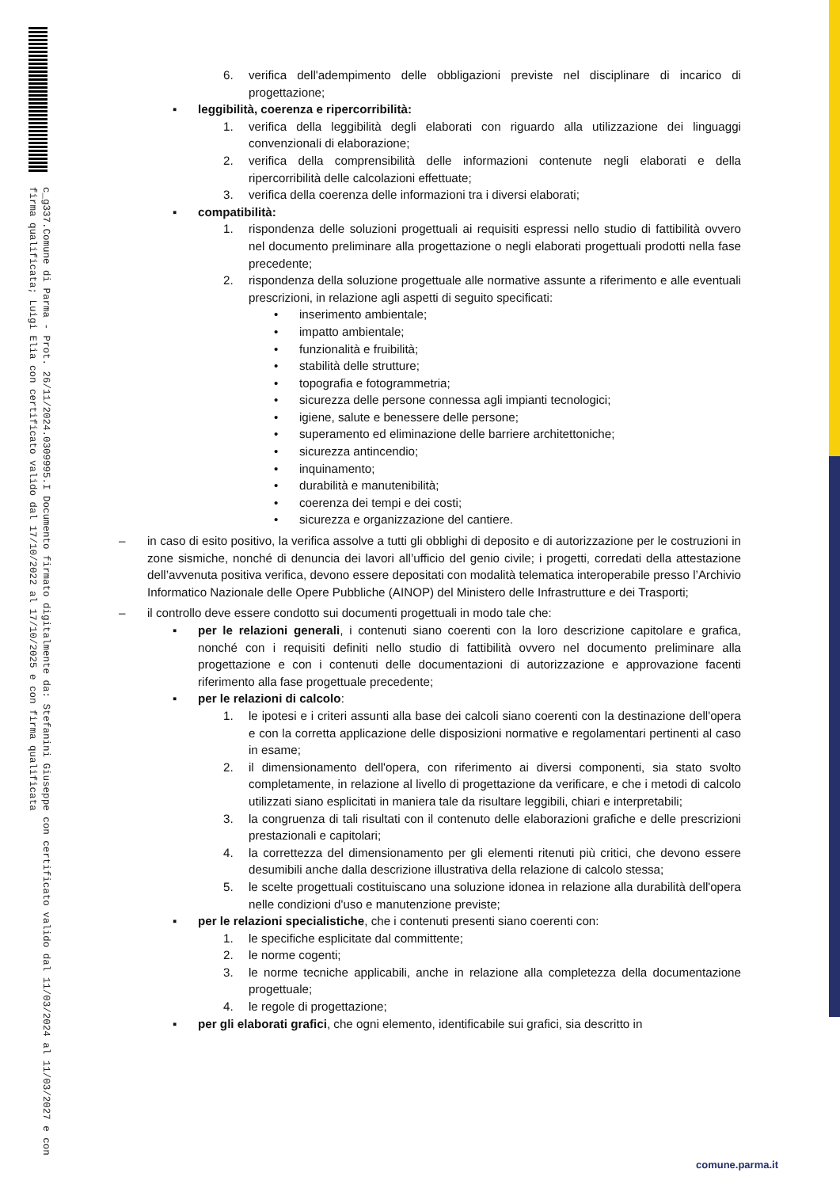c_g337.Comune di Parma - Prot. 26/11/2024.0309995.I Documento firmato digitalmente da: Stefanini Giuseppe con certificato valido dal 11/03/2024 al 11/03/2027 e con firma qualificata; Luigi Elia con certificato valido dal 17/10/2022 al 17/10/2025 e con firma qualificata
6. verifica dell'adempimento delle obbligazioni previste nel disciplinare di incarico di progettazione;
▪ leggibilità, coerenza e ripercorribilità:
1. verifica della leggibilità degli elaborati con riguardo alla utilizzazione dei linguaggi convenzionali di elaborazione;
2. verifica della comprensibilità delle informazioni contenute negli elaborati e della ripercorribilità delle calcolazioni effettuate;
3. verifica della coerenza delle informazioni tra i diversi elaborati;
▪ compatibilità:
1. rispondenza delle soluzioni progettuali ai requisiti espressi nello studio di fattibilità ovvero nel documento preliminare alla progettazione o negli elaborati progettuali prodotti nella fase precedente;
2. rispondenza della soluzione progettuale alle normative assunte a riferimento e alle eventuali prescrizioni, in relazione agli aspetti di seguito specificati:
• inserimento ambientale;
• impatto ambientale;
• funzionalità e fruibilità;
• stabilità delle strutture;
• topografia e fotogrammetria;
• sicurezza delle persone connessa agli impianti tecnologici;
• igiene, salute e benessere delle persone;
• superamento ed eliminazione delle barriere architettoniche;
• sicurezza antincendio;
• inquinamento;
• durabilità e manutenibilità;
• coerenza dei tempi e dei costi;
• sicurezza e organizzazione del cantiere.
– in caso di esito positivo, la verifica assolve a tutti gli obblighi di deposito e di autorizzazione per le costruzioni in zone sismiche, nonché di denuncia dei lavori all’ufficio del genio civile; i progetti, corredati della attestazione dell’avvenuta positiva verifica, devono essere depositati con modalità telematica interoperabile presso l’Archivio Informatico Nazionale delle Opere Pubbliche (AINOP) del Ministero delle Infrastrutture e dei Trasporti;
– il controllo deve essere condotto sui documenti progettuali in modo tale che:
▪ per le relazioni generali, i contenuti siano coerenti con la loro descrizione capitolare e grafica, nonché con i requisiti definiti nello studio di fattibilità ovvero nel documento preliminare alla progettazione e con i contenuti delle documentazioni di autorizzazione e approvazione facenti riferimento alla fase progettuale precedente;
▪ per le relazioni di calcolo:
1. le ipotesi e i criteri assunti alla base dei calcoli siano coerenti con la destinazione dell'opera e con la corretta applicazione delle disposizioni normative e regolamentari pertinenti al caso in esame;
2. il dimensionamento dell'opera, con riferimento ai diversi componenti, sia stato svolto completamente, in relazione al livello di progettazione da verificare, e che i metodi di calcolo utilizzati siano esplicitati in maniera tale da risultare leggibili, chiari e interpretabili;
3. la congruenza di tali risultati con il contenuto delle elaborazioni grafiche e delle prescrizioni prestazionali e capitolari;
4. la correttezza del dimensionamento per gli elementi ritenuti più critici, che devono essere desumibili anche dalla descrizione illustrativa della relazione di calcolo stessa;
5. le scelte progettuali costituiscano una soluzione idonea in relazione alla durabilità dell'opera nelle condizioni d'uso e manutenzione previste;
▪ per le relazioni specialistiche, che i contenuti presenti siano coerenti con:
1. le specifiche esplicitate dal committente;
2. le norme cogenti;
3. le norme tecniche applicabili, anche in relazione alla completezza della documentazione progettuale;
4. le regole di progettazione;
▪ per gli elaborati grafici, che ogni elemento, identificabile sui grafici, sia descritto in
comune.parma.it